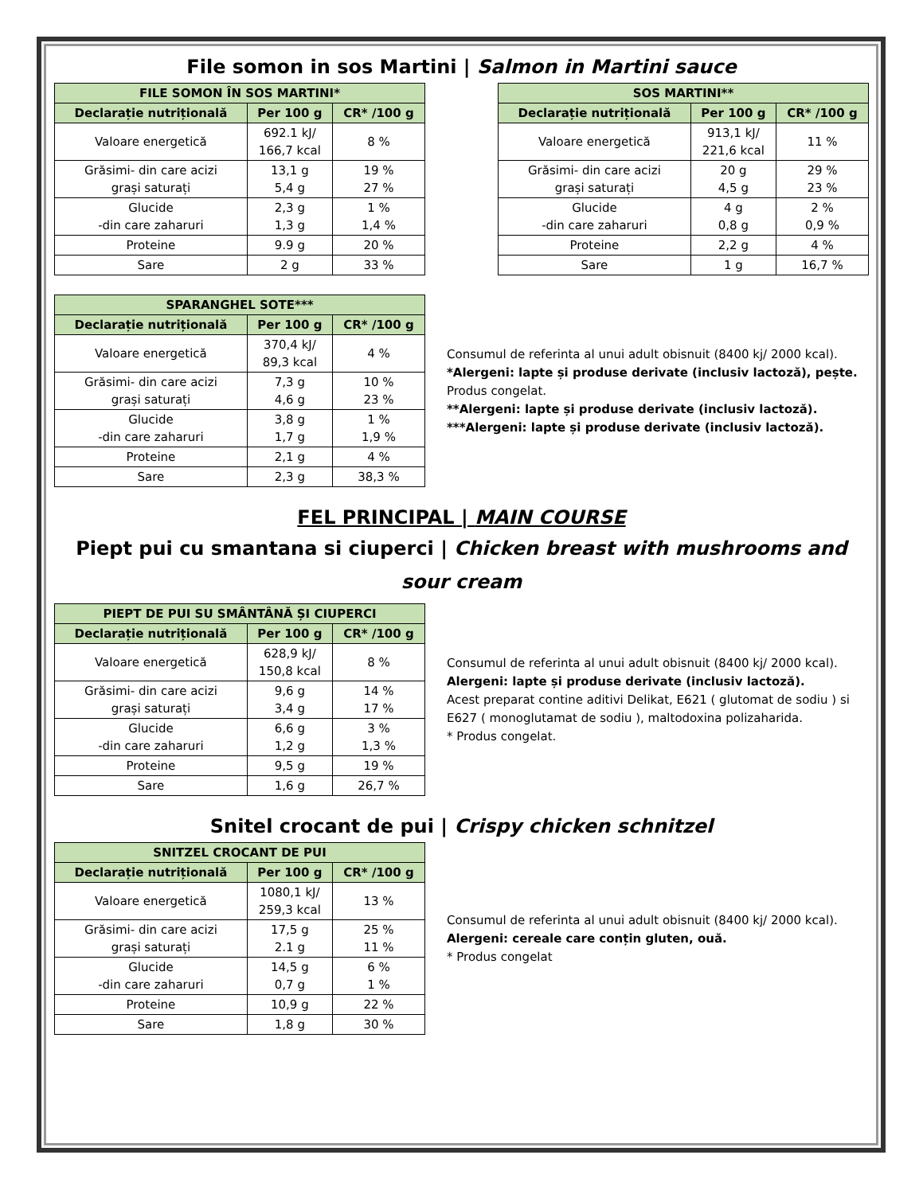File somon in sos Martini | Salmon in Martini sauce
| FILE SOMON ÎN SOS MARTINI* | | |
| --- | --- | --- |
| Declarație nutrițională | Per 100 g | CR* /100 g |
| Valoare energetică | 692.1 kJ/ 166,7 kcal | 8 % |
| Grăsimi- din care acizi grași saturați | 13,1 g 5,4 g | 19 % 27 % |
| Glucide -din care zaharuri | 2,3 g 1,3 g | 1 % 1,4 % |
| Proteine | 9.9 g | 20 % |
| Sare | 2 g | 33 % |
| SOS MARTINI** | | |
| --- | --- | --- |
| Declarație nutrițională | Per 100 g | CR* /100 g |
| Valoare energetică | 913,1 kJ/ 221,6 kcal | 11 % |
| Grăsimi- din care acizi grași saturați | 20 g 4,5 g | 29 % 23 % |
| Glucide -din care zaharuri | 4 g 0,8 g | 2 % 0,9 % |
| Proteine | 2,2 g | 4 % |
| Sare | 1 g | 16,7 % |
| SPARANGHEL SOTE*** | | |
| --- | --- | --- |
| Declarație nutrițională | Per 100 g | CR* /100 g |
| Valoare energetică | 370,4 kJ/ 89,3 kcal | 4 % |
| Grăsimi- din care acizi grași saturați | 7,3 g 4,6 g | 10 % 23 % |
| Glucide -din care zaharuri | 3,8 g 1,7 g | 1 % 1,9 % |
| Proteine | 2,1 g | 4 % |
| Sare | 2,3 g | 38,3 % |
Consumul de referinta al unui adult obisnuit (8400 kj/ 2000 kcal).
*Alergeni: lapte și produse derivate (inclusiv lactoză), pește. Produs congelat.
**Alergeni: lapte și produse derivate (inclusiv lactoză).
***Alergeni: lapte și produse derivate (inclusiv lactoză).
FEL PRINCIPAL | MAIN COURSE
Piept pui cu smantana si ciuperci | Chicken breast with mushrooms and sour cream
| PIEPT DE PUI SU SMÂNTÂNĂ ȘI CIUPERCI | | |
| --- | --- | --- |
| Declarație nutrițională | Per 100 g | CR* /100 g |
| Valoare energetică | 628,9 kJ/ 150,8 kcal | 8 % |
| Grăsimi- din care acizi grași saturați | 9,6 g 3,4 g | 14 % 17 % |
| Glucide -din care zaharuri | 6,6 g 1,2 g | 3 % 1,3 % |
| Proteine | 9,5 g | 19 % |
| Sare | 1,6 g | 26,7 % |
Consumul de referinta al unui adult obisnuit (8400 kj/ 2000 kcal).
Alergeni: lapte și produse derivate (inclusiv lactoză).
Acest preparat contine aditivi Delikat, E621 ( glutomat de sodiu ) si E627 ( monoglutamat de sodiu ), maltodoxina polizaharida.
* Produs congelat.
Snitel crocant de pui | Crispy chicken schnitzel
| SNITZEL CROCANT DE PUI | | |
| --- | --- | --- |
| Declarație nutrițională | Per 100 g | CR* /100 g |
| Valoare energetică | 1080,1 kJ/ 259,3 kcal | 13 % |
| Grăsimi- din care acizi grași saturați | 17,5 g 2.1 g | 25 % 11 % |
| Glucide -din care zaharuri | 14,5 g 0,7 g | 6 % 1 % |
| Proteine | 10,9 g | 22 % |
| Sare | 1,8 g | 30 % |
Consumul de referinta al unui adult obisnuit (8400 kj/ 2000 kcal).
Alergeni: cereale care conțin gluten, ouă.
* Produs congelat